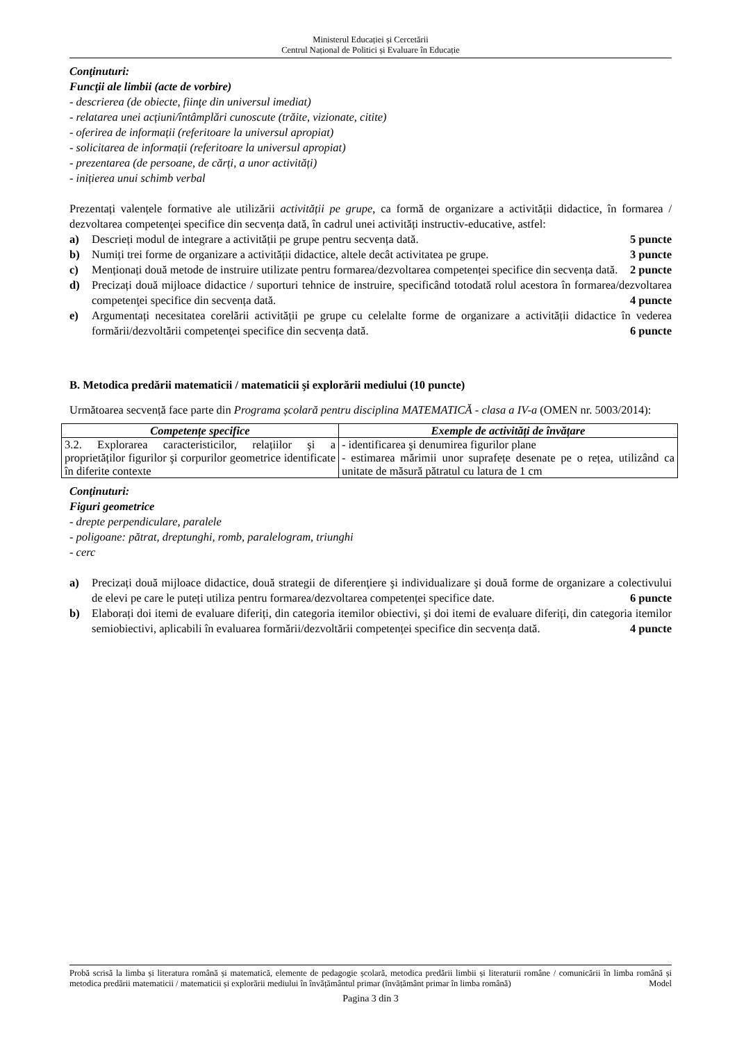Ministerul Educației și Cercetării
Centrul Național de Politici și Evaluare în Educație
Conţinuturi:
Funcţii ale limbii (acte de vorbire)
- descrierea (de obiecte, fiinţe din universul imediat)
- relatarea unei acțiuni/întâmplări cunoscute (trăite, vizionate, citite)
- oferirea de informații (referitoare la universul apropiat)
- solicitarea de informații (referitoare la universul apropiat)
- prezentarea (de persoane, de cărți, a unor activități)
- inițierea unui schimb verbal
Prezentați valențele formative ale utilizării activității pe grupe, ca formă de organizare a activității didactice, în formarea / dezvoltarea competenţei specifice din secvența dată, în cadrul unei activități instructiv-educative, astfel:
a) Descrieți modul de integrare a activității pe grupe pentru secvența dată. 5 puncte
b) Numiți trei forme de organizare a activității didactice, altele decât activitatea pe grupe. 3 puncte
c) Menționați două metode de instruire utilizate pentru formarea/dezvoltarea competenței specifice din secvența dată. 2 puncte
d) Precizați două mijloace didactice / suporturi tehnice de instruire, specificând totodată rolul acestora în formarea/dezvoltarea competenţei specifice din secvența dată. 4 puncte
e) Argumentați necesitatea corelării activității pe grupe cu celelalte forme de organizare a activității didactice în vederea formării/dezvoltării competenţei specifice din secvența dată. 6 puncte
B. Metodica predării matematicii / matematicii şi explorării mediului (10 puncte)
Următoarea secvență face parte din Programa școlară pentru disciplina MATEMATICĂ - clasa a IV-a (OMEN nr. 5003/2014):
| Competențe specifice | Exemple de activități de învățare |
| --- | --- |
| 3.2. Explorarea caracteristicilor, relațiilor şi a proprietăților figurilor şi corpurilor geometrice identificate în diferite contexte | - identificarea şi denumirea figurilor plane - estimarea mărimii unor suprafețe desenate pe o rețea, utilizând ca unitate de măsură pătratul cu latura de 1 cm |
Conţinuturi:
Figuri geometrice
- drepte perpendiculare, paralele
- poligoane: pătrat, dreptunghi, romb, paralelogram, triunghi
- cerc
a) Precizați două mijloace didactice, două strategii de diferenţiere şi individualizare şi două forme de organizare a colectivului de elevi pe care le puteți utiliza pentru formarea/dezvoltarea competenței specifice date. 6 puncte
b) Elaborați doi itemi de evaluare diferiți, din categoria itemilor obiectivi, şi doi itemi de evaluare diferiți, din categoria itemilor semiobiectivi, aplicabili în evaluarea formării/dezvoltării competenței specifice din secvența dată. 4 puncte
Probă scrisă la limba și literatura română și matematică, elemente de pedagogie școlară, metodica predării limbii și literaturii române / comunicării în limba română și metodica predării matematicii / matematicii și explorării mediului în învățământul primar (învățământ primar în limba română) Model
Pagina 3 din 3